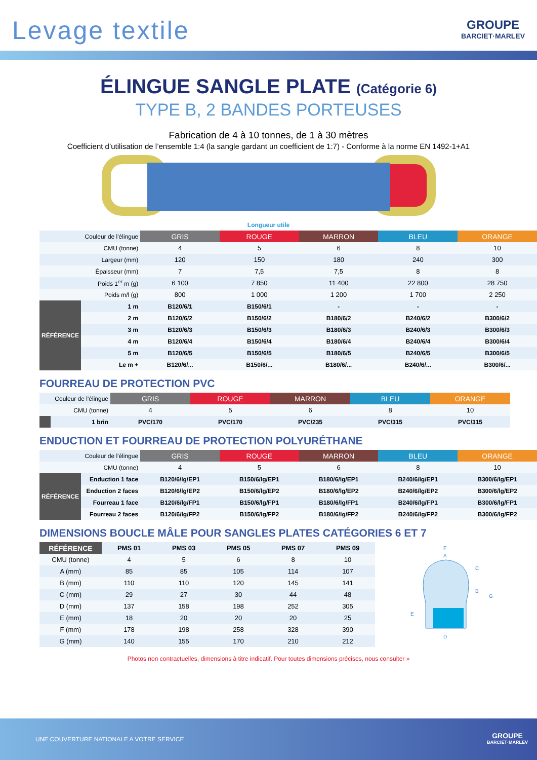Levage textile
GROUPE
BARCIET·MARLEV
ÉLINGUE SANGLE PLATE (Catégorie 6)
TYPE B, 2 BANDES PORTEUSES
Fabrication de 4 à 10 tonnes, de 1 à 30 mètres
Coefficient d’utilisation de l’ensemble 1:4 (la sangle gardant un coefficient de 1:7) - Conforme à la norme EN 1492-1+A1
Longueur utile
| | Couleur de l'élingue | GRIS | ROUGE | MARRON | BLEU | ORANGE |
| | CMU (tonne) | 4 | 5 | 6 | 8 | 10 |
| | Largeur (mm) | 120 | 150 | 180 | 240 | 300 |
| | Épaisseur (mm) | 7 | 7,5 | 7,5 | 8 | 8 |
| | Poids 1<sup>er</sup> m (g) | 6 100 | 7 850 | 11 400 | 22 800 | 28 750 |
| | Poids m/l (g) | 800 | 1 000 | 1 200 | 1 700 | 2 250 |
| RÉFÉRENCE | 1 m | B120/6/1 | B150/6/1 | - | - | - |
| | 2 m | B120/6/2 | B150/6/2 | B180/6/2 | B240/6/2 | B300/6/2 |
| | 3 m | B120/6/3 | B150/6/3 | B180/6/3 | B240/6/3 | B300/6/3 |
| | 4 m | B120/6/4 | B150/6/4 | B180/6/4 | B240/6/4 | B300/6/4 |
| | 5 m | B120/6/5 | B150/6/5 | B180/6/5 | B240/6/5 | B300/6/5 |
| | Le m + | B120/6/... | B150/6/... | B180/6/... | B240/6/... | B300/6/... |
FOURREAU DE PROTECTION PVC
| | Couleur de l'élingue | GRIS | ROUGE | MARRON | BLEU | ORANGE |
| | CMU (tonne) | 4 | 5 | 6 | 8 | 10 |
| | 1 brin | PVC/170 | PVC/170 | PVC/235 | PVC/315 | PVC/315 |
ENDUCTION ET FOURREAU DE PROTECTION POLYURÉTHANE
| | Couleur de l'élingue | GRIS | ROUGE | MARRON | BLEU | ORANGE |
| | CMU (tonne) | 4 | 5 | 6 | 8 | 10 |
| RÉFÉRENCE | Enduction 1 face | B120/6/lg/EP1 | B150/6/lg/EP1 | B180/6/lg/EP1 | B240/6/lg/EP1 | B300/6/lg/EP1 |
| | Enduction 2 faces | B120/6/lg/EP2 | B150/6/lg/EP2 | B180/6/lg/EP2 | B240/6/lg/EP2 | B300/6/lg/EP2 |
| | Fourreau 1 face | B120/6/lg/FP1 | B150/6/lg/FP1 | B180/6/lg/FP1 | B240/6/lg/FP1 | B300/6/lg/FP1 |
| | Fourreau 2 faces | B120/6/lg/FP2 | B150/6/lg/FP2 | B180/6/lg/FP2 | B240/6/lg/FP2 | B300/6/lg/FP2 |
DIMENSIONS BOUCLE MÂLE POUR SANGLES PLATES CATÉGORIES 6 ET 7
| RÉFÉRENCE | PMS 01 | PMS 03 | PMS 05 | PMS 07 | PMS 09 |
| CMU (tonne) | 4 | 5 | 6 | 8 | 10 |
| A (mm) | 85 | 85 | 105 | 114 | 107 |
| B (mm) | 110 | 110 | 120 | 145 | 141 |
| C (mm) | 29 | 27 | 30 | 44 | 48 |
| D (mm) | 137 | 158 | 198 | 252 | 305 |
| E (mm) | 18 | 20 | 20 | 20 | 25 |
| F (mm) | 178 | 198 | 258 | 328 | 390 |
| G (mm) | 140 | 155 | 170 | 210 | 212 |
F
A
C
B
G
E
D
Photos non contractuelles, dimensions à titre indicatif. Pour toutes dimensions précises, nous consulter »
UNE COUVERTURE NATIONALE A VOTRE SERVICE
GROUPE
BARCIET·MARLEV